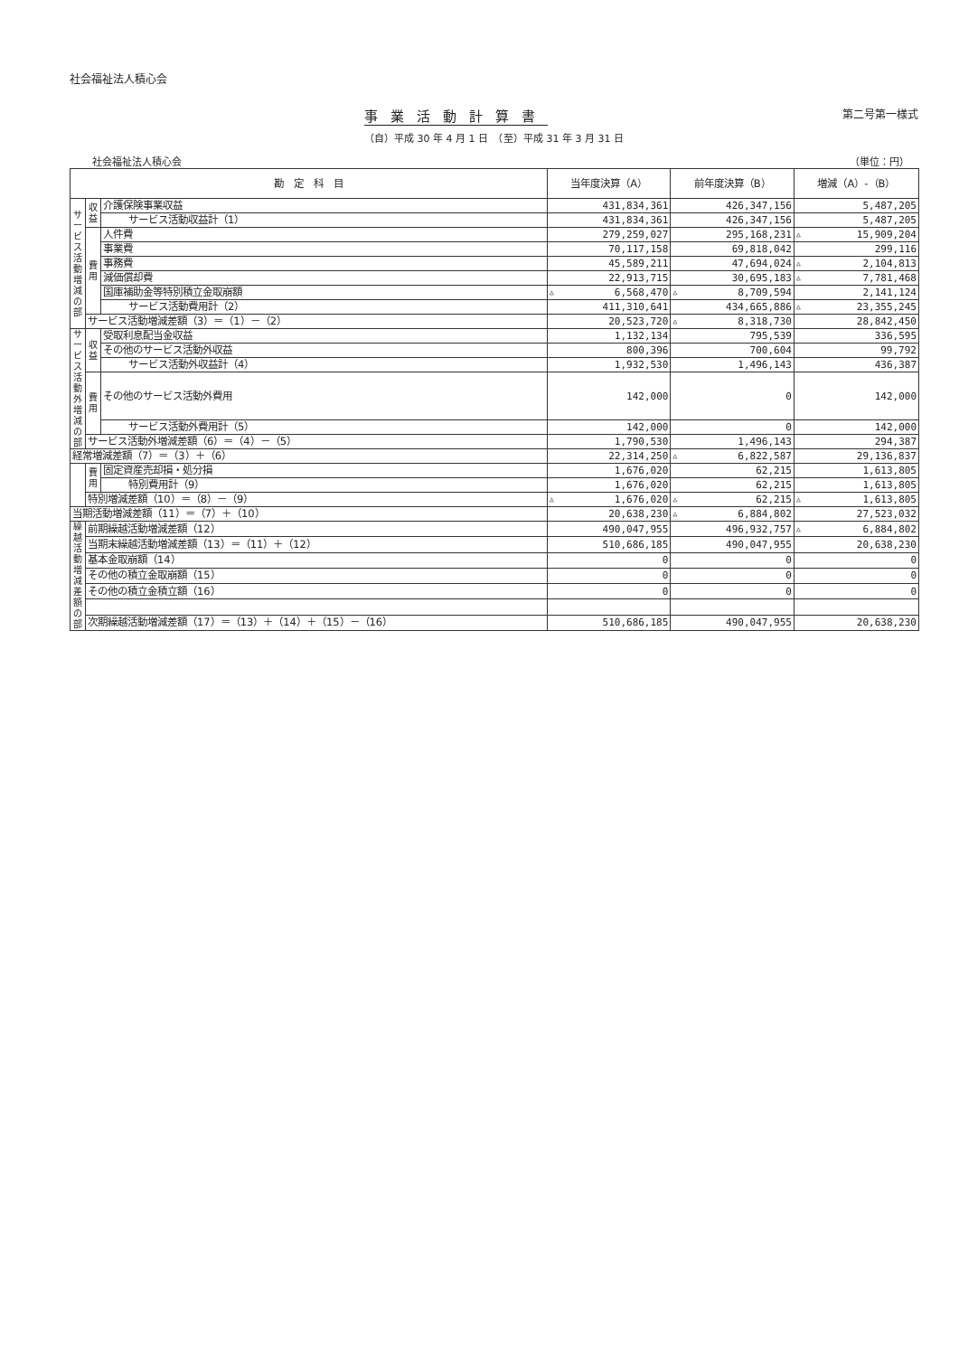社会福祉法人積心会
事業活動計算書
第二号第一様式
（自）平成 30 年 4 月 1 日　（至）平成 31 年 3 月 31 日
社会福祉法人積心会 （単位：円）
| 勘 定 科 目 | | | 当年度決算（A） | 前年度決算（B） | 増減（A）-（B） |
| --- | --- | --- | --- | --- | --- |
| サービス活動増減の部 | 収益 | 介護保険事業収益 | 431,834,361 | 426,347,156 | 5,487,205 |
| | | サービス活動収益計（1） | 431,834,361 | 426,347,156 | 5,487,205 |
| | 費用 | 人件費 | 279,259,027 | 295,168,231 | △ 15,909,204 |
| | | 事業費 | 70,117,158 | 69,818,042 | 299,116 |
| | | 事務費 | 45,589,211 | 47,694,024 | △ 2,104,813 |
| | | 減価償却費 | 22,913,715 | 30,695,183 | △ 7,781,468 |
| | | 国庫補助金等特別積立金取崩額 | △ 6,568,470 | △ 8,709,594 | 2,141,124 |
| | | サービス活動費用計（2） | 411,310,641 | 434,665,886 | △ 23,355,245 |
| | サービス活動増減差額（3）＝（1）－（2） | | 20,523,720 | △ 8,318,730 | 28,842,450 |
| サービス活動外増減の部 | 収益 | 受取利息配当金収益 | 1,132,134 | 795,539 | 336,595 |
| | | その他のサービス活動外収益 | 800,396 | 700,604 | 99,792 |
| | | サービス活動外収益計（4） | 1,932,530 | 1,496,143 | 436,387 |
| | 費用 | その他のサービス活動外費用 | 142,000 | 0 | 142,000 |
| | | サービス活動外費用計（5） | 142,000 | 0 | 142,000 |
| | サービス活動外増減差額（6）＝（4）－（5） | | 1,790,530 | 1,496,143 | 294,387 |
| 経常増減差額（7）＝（3）＋（6） | | | 22,314,250 | △ 6,822,587 | 29,136,837 |
| | 費用 | 固定資産売却損・処分損 | 1,676,020 | 62,215 | 1,613,805 |
| | | 特別費用計（9） | 1,676,020 | 62,215 | 1,613,805 |
| | 特別増減差額（10）＝（8）－（9） | | △ 1,676,020 | △ 62,215 | △ 1,613,805 |
| 当期活動増減差額（11）＝（7）＋（10） | | | 20,638,230 | △ 6,884,802 | 27,523,032 |
| 繰越活動増減差額の部 | 前期繰越活動増減差額（12） | | 490,047,955 | 496,932,757 | △ 6,884,802 |
| | 当期末繰越活動増減差額（13）＝（11）＋（12） | | 510,686,185 | 490,047,955 | 20,638,230 |
| | 基本金取崩額（14） | | 0 | 0 | 0 |
| | その他の積立金取崩額（15） | | 0 | 0 | 0 |
| | その他の積立金積立額（16） | | 0 | 0 | 0 |
| | 次期繰越活動増減差額（17）＝（13）＋（14）＋（15）－（16） | | 510,686,185 | 490,047,955 | 20,638,230 |